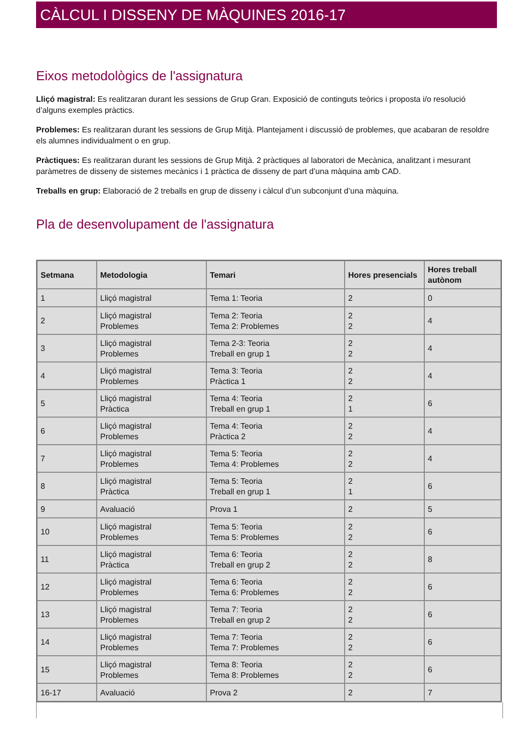CÀLCUL I DISSENY DE MÀQUINES 2016-17
Eixos metodològics de l'assignatura
Lliçó magistral: Es realitzaran durant les sessions de Grup Gran. Exposició de continguts teòrics i proposta i/o resolució d’alguns exemples pràctics.
Problemes: Es realitzaran durant les sessions de Grup Mitjà. Plantejament i discussió de problemes, que acabaran de resoldre els alumnes individualment o en grup.
Pràctiques: Es realitzaran durant les sessions de Grup Mitjà. 2 pràctiques al laboratori de Mecànica, analitzant i mesurant paràmetres de disseny de sistemes mecànics i 1 pràctica de disseny de part d’una màquina amb CAD.
Treballs en grup: Elaboració de 2 treballs en grup de disseny i càlcul d’un subconjunt d’una màquina.
Pla de desenvolupament de l'assignatura
| Setmana | Metodologia | Temari | Hores presencials | Hores treball autònom |
| --- | --- | --- | --- | --- |
| 1 | Lliçó magistral | Tema 1: Teoria | 2 | 0 |
| 2 | Lliçó magistral Problemes | Tema 2: Teoria Tema 2: Problemes | 2 2 | 4 |
| 3 | Lliçó magistral Problemes | Tema 2-3: Teoria Treball en grup 1 | 2 2 | 4 |
| 4 | Lliçó magistral Problemes | Tema 3: Teoria Pràctica 1 | 2 2 | 4 |
| 5 | Lliçó magistral Pràctica | Tema 4: Teoria Treball en grup 1 | 2 1 | 6 |
| 6 | Lliçó magistral Problemes | Tema 4: Teoria Pràctica 2 | 2 2 | 4 |
| 7 | Lliçó magistral Problemes | Tema 5: Teoria Tema 4: Problemes | 2 2 | 4 |
| 8 | Lliçó magistral Pràctica | Tema 5: Teoria Treball en grup 1 | 2 1 | 6 |
| 9 | Avaluació | Prova 1 | 2 | 5 |
| 10 | Lliçó magistral Problemes | Tema 5: Teoria Tema 5: Problemes | 2 2 | 6 |
| 11 | Lliçó magistral Pràctica | Tema 6: Teoria Treball en grup 2 | 2 2 | 8 |
| 12 | Lliçó magistral Problemes | Tema 6: Teoria Tema 6: Problemes | 2 2 | 6 |
| 13 | Lliçó magistral Problemes | Tema 7: Teoria Treball en grup 2 | 2 2 | 6 |
| 14 | Lliçó magistral Problemes | Tema 7: Teoria Tema 7: Problemes | 2 2 | 6 |
| 15 | Lliçó magistral Problemes | Tema 8: Teoria Tema 8: Problemes | 2 2 | 6 |
| 16-17 | Avaluació | Prova 2 | 2 | 7 |